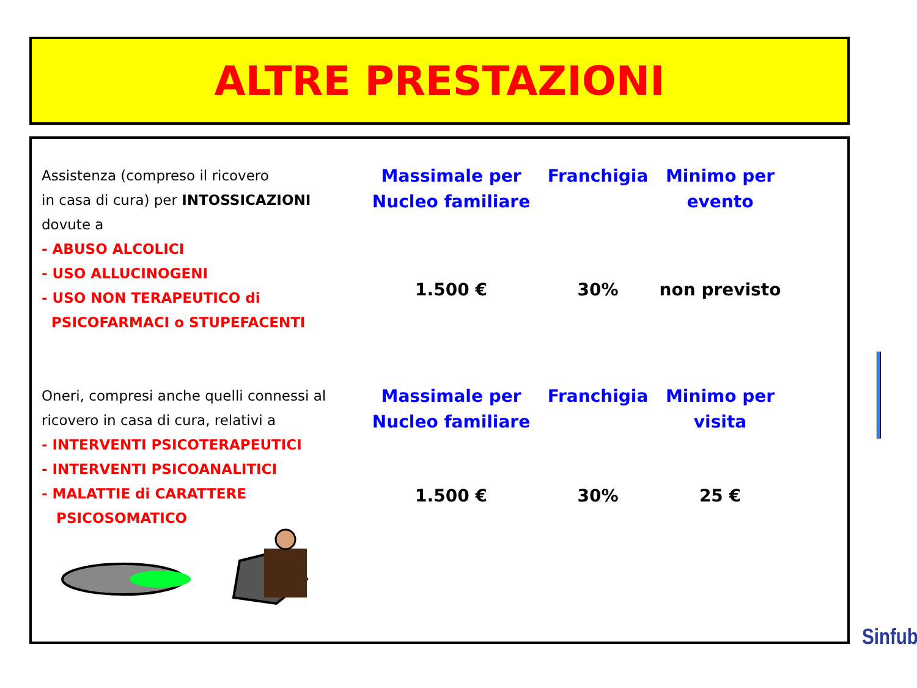ALTRE PRESTAZIONI
| Assistenza (compreso il ricovero in casa di cura) per INTOSSICAZIONI dovute a - ABUSO ALCOLICI - USO ALLUCINOGENI - USO NON TERAPEUTICO di PSICOFARMACI o STUPEFACENTI | Massimale per Nucleo familiare | Franchigia | Minimo per evento |
| | 1.500 € | 30% | non previsto |
| Oneri, compresi anche quelli connessi al ricovero in casa di cura, relativi a - INTERVENTI PSICOTERAPEUTICI - INTERVENTI PSICOANALITICI - MALATTIE di CARATTERE PSICOSOMATICO | Massimale per Nucleo familiare | Franchigia | Minimo per visita |
| | 1.500 € | 30% | 25 € |
Sinfub